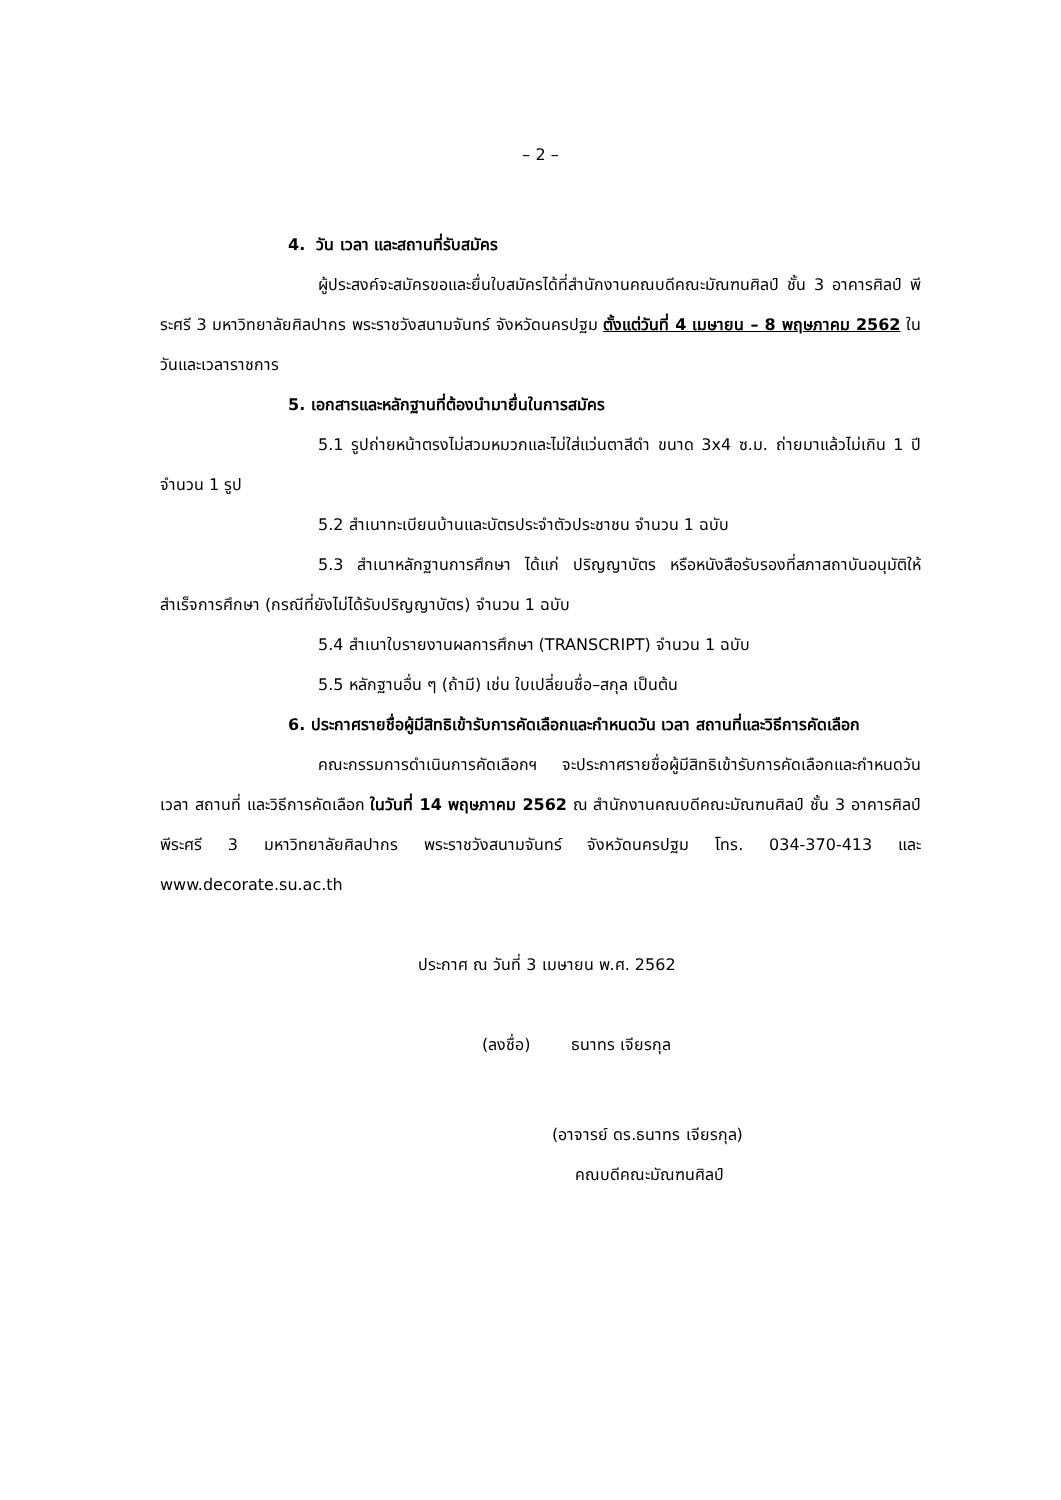– 2 –
4. วัน เวลา และสถานที่รับสมัคร
ผู้ประสงค์จะสมัครขอและยื่นใบสมัครได้ที่สำนักงานคณบดีคณะมัณฑนศิลป์ ชั้น 3 อาคารศิลป์ พีระศรี 3 มหาวิทยาลัยศิลปากร พระราชวังสนามจันทร์ จังหวัดนครปฐม ตั้งแต่วันที่ 4 เมษายน – 8 พฤษภาคม 2562 ในวันและเวลาราชการ
5. เอกสารและหลักฐานที่ต้องนำมายื่นในการสมัคร
5.1 รูปถ่ายหน้าตรงไม่สวมหมวกและไม่ใส่แว่นตาสีดำ ขนาด 3x4 ซ.ม. ถ่ายมาแล้วไม่เกิน 1 ปี จำนวน 1 รูป
5.2 สำเนาทะเบียนบ้านและบัตรประจำตัวประชาชน จำนวน 1 ฉบับ
5.3 สำเนาหลักฐานการศึกษา ได้แก่ ปริญญาบัตร หรือหนังสือรับรองที่สภาสถาบันอนุมัติให้สำเร็จการศึกษา (กรณีที่ยังไม่ได้รับปริญญาบัตร) จำนวน 1 ฉบับ
5.4 สำเนาใบรายงานผลการศึกษา (TRANSCRIPT) จำนวน 1 ฉบับ
5.5 หลักฐานอื่น ๆ (ถ้ามี) เช่น ใบเปลี่ยนชื่อ–สกุล เป็นต้น
6. ประกาศรายชื่อผู้มีสิทธิเข้ารับการคัดเลือกและกำหนดวัน เวลา สถานที่และวิธีการคัดเลือก
คณะกรรมการดำเนินการคัดเลือกฯ จะประกาศรายชื่อผู้มีสิทธิเข้ารับการคัดเลือกและกำหนดวัน เวลา สถานที่ และวิธีการคัดเลือก ในวันที่ 14 พฤษภาคม 2562 ณ สำนักงานคณบดีคณะมัณฑนศิลป์ ชั้น 3 อาคารศิลป์ พีระศรี 3 มหาวิทยาลัยศิลปากร พระราชวังสนามจันทร์ จังหวัดนครปฐม โทร. 034-370-413 และ www.decorate.su.ac.th
ประกาศ ณ วันที่ 3 เมษายน พ.ศ. 2562
(ลงชื่อ) ธนาทร เจียรกุล
(อาจารย์ ดร.ธนาทร เจียรกุล)
คณบดีคณะมัณฑนศิลป์